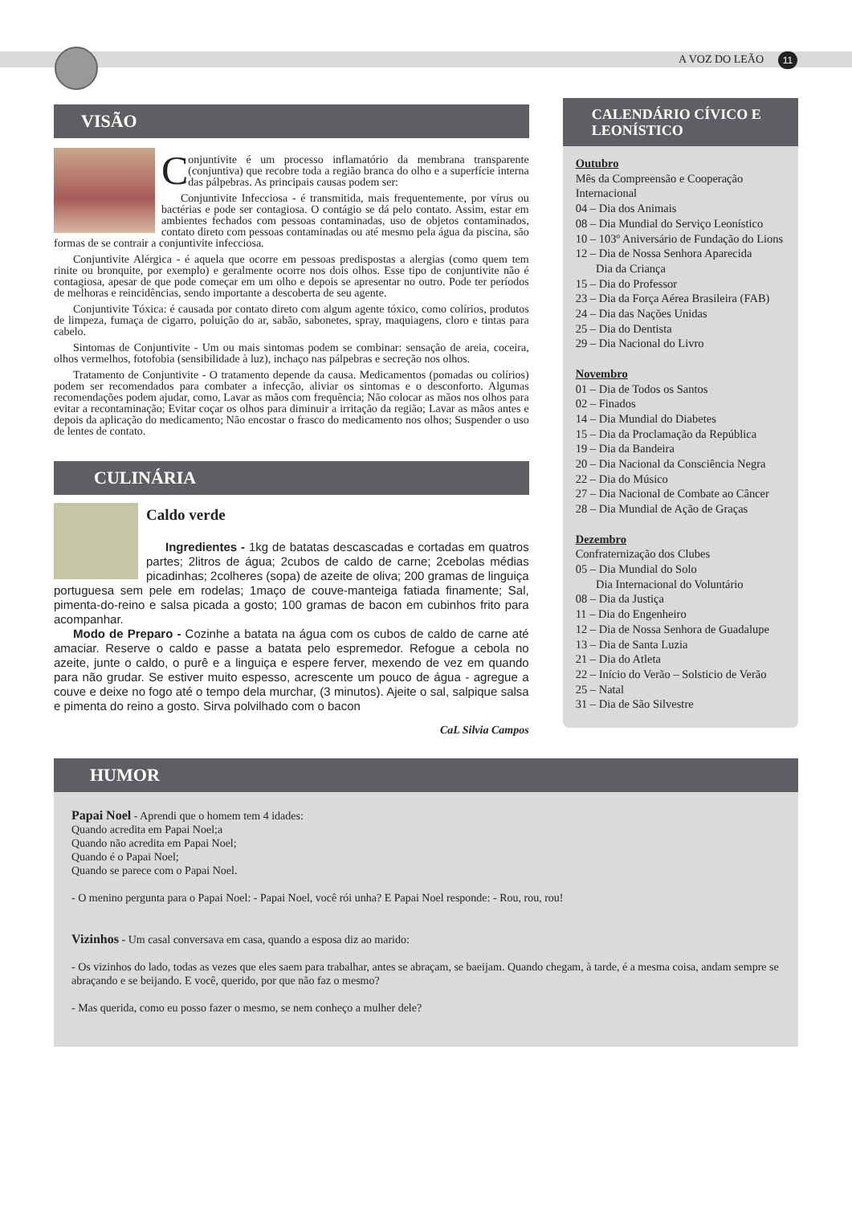A VOZ DO LEÃO 11
VISÃO
Conjuntivite é um processo inflamatório da membrana transparente (conjuntiva) que recobre toda a região branca do olho e a superfície interna das pálpebras. As principais causas podem ser:
Conjuntivite Infecciosa - é transmitida, mais frequentemente, por vírus ou bactérias e pode ser contagiosa. O contágio se dá pelo contato. Assim, estar em ambientes fechados com pessoas contaminadas, uso de objetos contaminados, contato direto com pessoas contaminadas ou até mesmo pela água da piscina, são formas de se contrair a conjuntivite infecciosa.
Conjuntivite Alérgica - é aquela que ocorre em pessoas predispostas a alergias (como quem tem rinite ou bronquite, por exemplo) e geralmente ocorre nos dois olhos. Esse tipo de conjuntivite não é contagiosa, apesar de que pode começar em um olho e depois se apresentar no outro. Pode ter períodos de melhoras e reincidências, sendo importante a descoberta de seu agente.
Conjuntivite Tóxica: é causada por contato direto com algum agente tóxico, como colírios, produtos de limpeza, fumaça de cigarro, poluição do ar, sabão, sabonetes, spray, maquiagens, cloro e tintas para cabelo.
Sintomas de Conjuntivite - Um ou mais sintomas podem se combinar: sensação de areia, coceira, olhos vermelhos, fotofobia (sensibilidade à luz), inchaço nas pálpebras e secreção nos olhos.
Tratamento de Conjuntivite - O tratamento depende da causa. Medicamentos (pomadas ou colírios) podem ser recomendados para combater a infecção, aliviar os sintomas e o desconforto. Algumas recomendações podem ajudar, como, Lavar as mãos com frequência; Não colocar as mãos nos olhos para evitar a recontaminação; Evitar coçar os olhos para diminuir a irritação da região; Lavar as mãos antes e depois da aplicação do medicamento; Não encostar o frasco do medicamento nos olhos; Suspender o uso de lentes de contato.
CULINÁRIA
Caldo verde
Ingredientes - 1kg de batatas descascadas e cortadas em quatros partes; 2litros de água; 2cubos de caldo de carne; 2cebolas médias picadinhas; 2colheres (sopa) de azeite de oliva; 200 gramas de linguiça portuguesa sem pele em rodelas; 1maço de couve-manteiga fatiada finamente; Sal, pimenta-do-reino e salsa picada a gosto; 100 gramas de bacon em cubinhos frito para acompanhar.
Modo de Preparo - Cozinhe a batata na água com os cubos de caldo de carne até amaciar. Reserve o caldo e passe a batata pelo espremedor. Refogue a cebola no azeite, junte o caldo, o purê e a linguiça e espere ferver, mexendo de vez em quando para não grudar. Se estiver muito espesso, acrescente um pouco de água - agregue a couve e deixe no fogo até o tempo dela murchar, (3 minutos). Ajeite o sal, salpique salsa e pimenta do reino a gosto. Sirva polvilhado com o bacon
CaL Silvia Campos
CALENDÁRIO CÍVICO E LEONÍSTICO
Outubro
Mês da Compreensão e Cooperação Internacional
04 – Dia dos Animais
08 – Dia Mundial do Serviço Leonístico
10 – 103º Aniversário de Fundação do Lions
12 – Dia de Nossa Senhora Aparecida
Dia da Criança
15 – Dia do Professor
23 – Dia da Força Aérea Brasileira (FAB)
24 – Dia das Nações Unidas
25 – Dia do Dentista
29 – Dia Nacional do Livro
Novembro
01 – Dia de Todos os Santos
02 – Finados
14 – Dia Mundial do Diabetes
15 – Dia da Proclamação da República
19 – Dia da Bandeira
20 – Dia Nacional da Consciência Negra
22 – Dia do Músico
27 – Dia Nacional de Combate ao Câncer
28 – Dia Mundial de Ação de Graças
Dezembro
Confraternização dos Clubes
05 – Dia Mundial do Solo
Dia Internacional do Voluntário
08 – Dia da Justiça
11 – Dia do Engenheiro
12 – Dia de Nossa Senhora de Guadalupe
13 – Dia de Santa Luzia
21 – Dia do Atleta
22 – Início do Verão – Solsticio de Verão
25 – Natal
31 – Dia de São Silvestre
HUMOR
Papai Noel - Aprendi que o homem tem 4 idades:
Quando acredita em Papai Noel;a
Quando não acredita em Papai Noel;
Quando é o Papai Noel;
Quando se parece com o Papai Noel.
- O menino pergunta para o Papai Noel: - Papai Noel, você rói unha? E Papai Noel responde: - Rou, rou, rou!
Vizinhos - Um casal conversava em casa, quando a esposa diz ao marido:
- Os vizinhos do lado, todas as vezes que eles saem para trabalhar, antes se abraçam, se baeijam. Quando chegam, à tarde, é a mesma coisa, andam sempre se abraçando e se beijando. E você, querido, por que não faz o mesmo?
- Mas querida, como eu posso fazer o mesmo, se nem conheço a mulher dele?